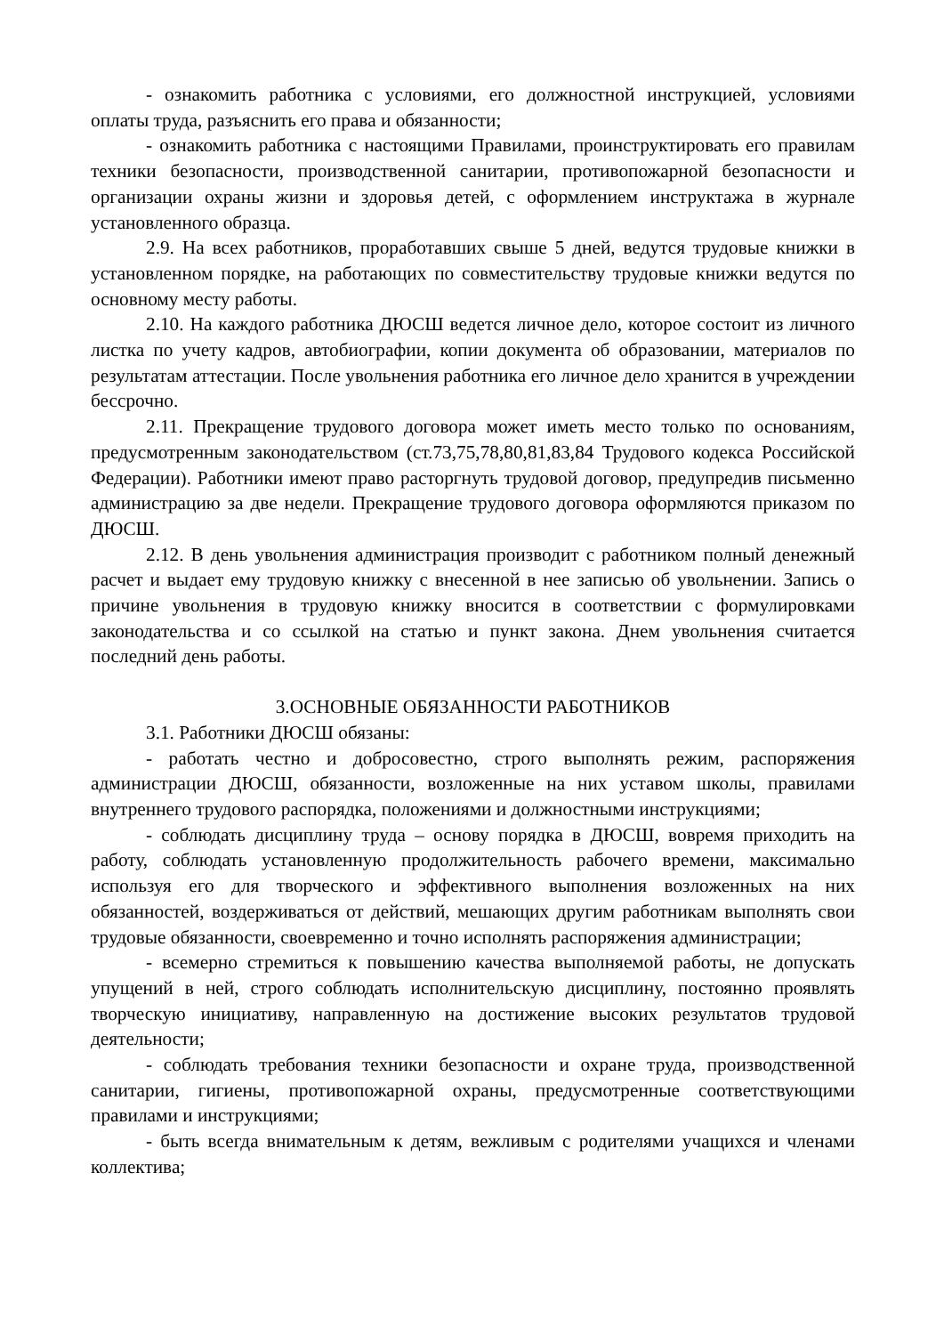- ознакомить работника с условиями, его должностной инструкцией, условиями оплаты труда, разъяснить его права и обязанности;
- ознакомить работника с настоящими Правилами, проинструктировать его правилам техники безопасности, производственной санитарии, противопожарной безопасности и организации охраны жизни и здоровья детей, с оформлением инструктажа в журнале установленного образца.
2.9. На всех работников, проработавших свыше 5 дней, ведутся трудовые книжки в установленном порядке, на работающих по совместительству трудовые книжки ведутся по основному месту работы.
2.10. На каждого работника ДЮСШ ведется личное дело, которое состоит из личного листка по учету кадров, автобиографии, копии документа об образовании, материалов по результатам аттестации. После увольнения работника его личное дело хранится в учреждении бессрочно.
2.11. Прекращение трудового договора может иметь место только по основаниям, предусмотренным законодательством (ст.73,75,78,80,81,83,84 Трудового кодекса Российской Федерации). Работники имеют право расторгнуть трудовой договор, предупредив письменно администрацию за две недели. Прекращение трудового договора оформляются приказом по ДЮСШ.
2.12. В день увольнения администрация производит с работником полный денежный расчет и выдает ему трудовую книжку с внесенной в нее записью об увольнении. Запись о причине увольнения в трудовую книжку вносится в соответствии с формулировками законодательства и со ссылкой на статью и пункт закона. Днем увольнения считается последний день работы.
3.ОСНОВНЫЕ ОБЯЗАННОСТИ РАБОТНИКОВ
3.1. Работники ДЮСШ обязаны:
- работать честно и добросовестно, строго выполнять режим, распоряжения администрации ДЮСШ, обязанности, возложенные на них уставом школы, правилами внутреннего трудового распорядка, положениями и должностными инструкциями;
- соблюдать дисциплину труда – основу порядка в ДЮСШ, вовремя приходить на работу, соблюдать установленную продолжительность рабочего времени, максимально используя его для творческого и эффективного выполнения возложенных на них обязанностей, воздерживаться от действий, мешающих другим работникам выполнять свои трудовые обязанности, своевременно и точно исполнять распоряжения администрации;
- всемерно стремиться к повышению качества выполняемой работы, не допускать упущений в ней, строго соблюдать исполнительскую дисциплину, постоянно проявлять творческую инициативу, направленную на достижение высоких результатов трудовой деятельности;
- соблюдать требования техники безопасности и охране труда, производственной санитарии, гигиены, противопожарной охраны, предусмотренные соответствующими правилами и инструкциями;
- быть всегда внимательным к детям, вежливым с родителями учащихся и членами коллектива;